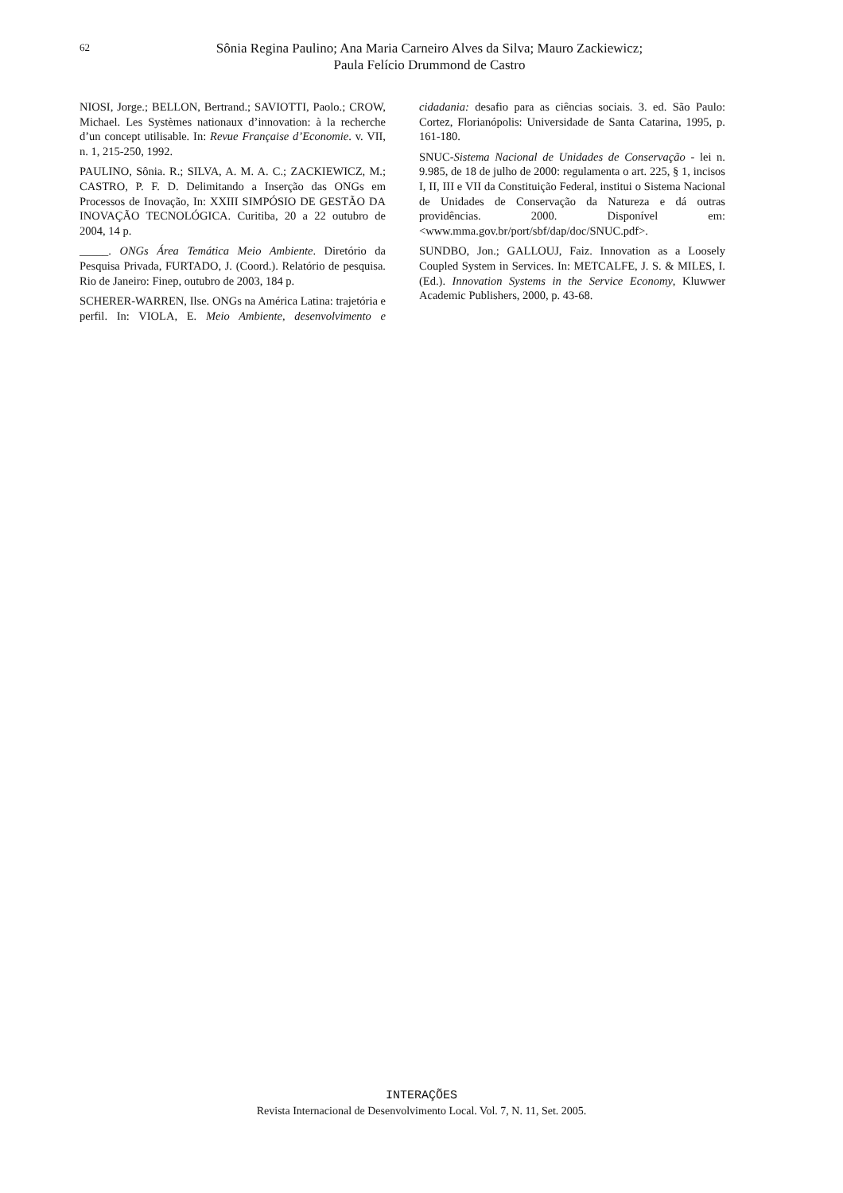62
Sônia Regina Paulino; Ana Maria Carneiro Alves da Silva; Mauro Zackiewicz;
Paula Felício Drummond de Castro
NIOSI, Jorge.; BELLON, Bertrand.; SAVIOTTI, Paolo.; CROW, Michael. Les Systèmes nationaux d’innovation: à la recherche d’un concept utilisable. In: Revue Française d’Economie. v. VII, n. 1, 215-250, 1992.
PAULINO, Sônia. R.; SILVA, A. M. A. C.; ZACKIEWICZ, M.; CASTRO, P. F. D. Delimitando a Inserção das ONGs em Processos de Inovação, In: XXIII SIMPÓSIO DE GESTÃO DA INOVAÇÃO TECNOLÓGICA. Curitiba, 20 a 22 outubro de 2004, 14 p.
_____. ONGs Área Temática Meio Ambiente. Diretório da Pesquisa Privada, FURTADO, J. (Coord.). Relatório de pesquisa. Rio de Janeiro: Finep, outubro de 2003, 184 p.
SCHERER-WARREN, Ilse. ONGs na América Latina: trajetória e perfil. In: VIOLA, E. Meio Ambiente, desenvolvimento e cidadania: desafio para as ciências sociais. 3. ed. São Paulo: Cortez, Florianópolis: Universidade de Santa Catarina, 1995, p. 161-180.
SNUC-Sistema Nacional de Unidades de Conservação - lei n. 9.985, de 18 de julho de 2000: regulamenta o art. 225, § 1, incisos I, II, III e VII da Constituição Federal, institui o Sistema Nacional de Unidades de Conservação da Natureza e dá outras providências. 2000. Disponível em: <www.mma.gov.br/port/sbf/dap/doc/SNUC.pdf>.
SUNDBO, Jon.; GALLOUJ, Faiz. Innovation as a Loosely Coupled System in Services. In: METCALFE, J. S. & MILES, I. (Ed.). Innovation Systems in the Service Economy, Kluwwer Academic Publishers, 2000, p. 43-68.
INTERAÇÕES
Revista Internacional de Desenvolvimento Local. Vol. 7, N. 11, Set. 2005.